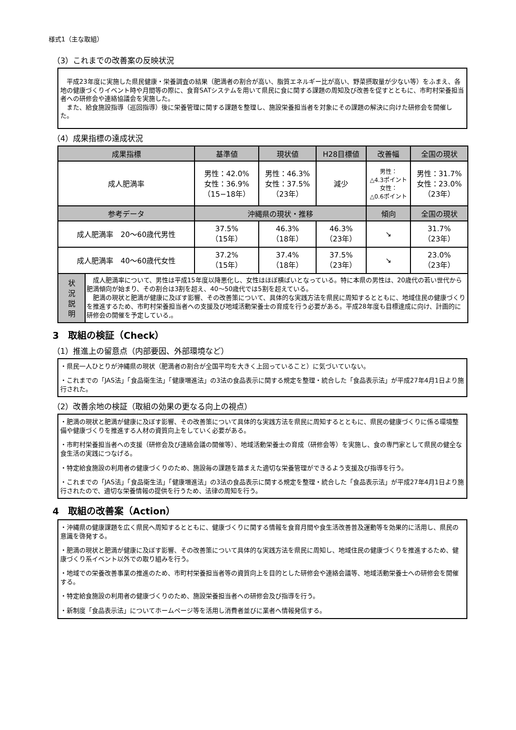様式1（主な取組）
（3）これまでの改善案の反映状況
　平成23年度に実施した県民健康・栄養調査の結果（肥満者の割合が高い、脂質エネルギー比が高い、野菜摂取量が少ない等）をふまえ、各地の健康づくりイベント時や月間等の際に、食育SATシステムを用いて県民に食に関する課題の周知及び改善を促すとともに、市町村栄養担当者への研修会や連絡協議会を実施した。
　また、給食施設指導（巡回指導）後に栄養管理に関する課題を整理し、施設栄養担当者を対象にその課題の解決に向けた研修会を開催した。
（4）成果指標の達成状況
| 成果指標 | | 基準値 | 現状値 | H28目標値 | 改善幅 | 全国の現状 |
| --- | --- | --- | --- | --- | --- | --- |
| 成人肥満率 | | 男性：42.0% 女性：36.9% （15−18年） | 男性：46.3% 女性：37.5% （23年） | 減少 | 男性： △4.3ポイント 女性： △0.6ポイント | 男性：31.7% 女性：23.0% （23年） |
| 参考データ | | 沖縄県の現状・推移 | | | 傾向 | 全国の現状 |
| 成人肥満率 20〜60歳代男性 | | 37.5% （15年） | 46.3% （18年） | 46.3% （23年） | ↘ | 31.7% （23年） |
| 成人肥満率 40〜60歳代女性 | | 37.2% （15年） | 37.4% （18年） | 37.5% （23年） | ↘ | 23.0% （23年） |
| 状 況 説 明 | 成人肥満率について、男性は平成15年度以降悪化し、女性はほぼ横ばいとなっている。特に本県の男性は、20歳代の若い世代から肥満傾向が始まり、その割合は3割を超え、40〜50歳代では5割を超えている。 肥満の現状と肥満が健康に及ぼす影響、その改善策について、具体的な実践方法を県民に周知するとともに、地域住民の健康づくりを推進するため、市町村栄養担当者への支援及び地域活動栄養士の育成を行う必要がある。平成28年度も目標達成に向け、計画的に研修会の開催を予定している,。 | | | | | |
3　取組の検証（Check）
（1）推進上の留意点（内部要因、外部環境など）
・県民一人ひとりが沖縄県の現状（肥満者の割合が全国平均を大きく上回っていること）に気づいていない。
・これまでの「JAS法」「食品衛生法」「健康増進法」の3法の食品表示に関する規定を整理・統合した「食品表示法」が平成27年4月1日より施行された。
（2）改善余地の検証（取組の効果の更なる向上の視点）
・肥満の現状と肥満が健康に及ぼす影響、その改善策について具体的な実践方法を県民に周知するとともに、県民の健康づくりに係る環境整備や健康づくりを推進する人材の資質向上をしていく必要がある。
・市町村栄養担当者への支援（研修会及び連絡会議の開催等）、地域活動栄養士の育成（研修会等）を実施し、食の専門家として県民の健全な食生活の実践につなげる。
・特定給食施設の利用者の健康づくりのため、施設毎の課題を踏まえた適切な栄養管理ができるよう支援及び指導を行う。
・これまでの「JAS法」「食品衛生法」「健康増進法」の3法の食品表示に関する規定を整理・統合した「食品表示法」が平成27年4月1日より施行されたので、適切な栄養情報の提供を行うため、法律の周知を行う。
4　取組の改善案（Action）
・沖縄県の健康課題を広く県民へ周知するとともに、健康づくりに関する情報を食育月間や食生活改善普及運動等を効果的に活用し、県民の意識を啓発する。
・肥満の現状と肥満が健康に及ぼす影響、その改善策について具体的な実践方法を県民に周知し、地域住民の健康づくりを推進するため、健康づくり系イベント以外での取り組みを行う。
・地域での栄養改善事業の推進のため、市町村栄養担当者等の資質向上を目的とした研修会や連絡会議等、地域活動栄養士への研修会を開催する。
・特定給食施設の利用者の健康づくりのため、施設栄養担当者への研修会及び指導を行う。
・新制度「食品表示法」についてホームページ等を活用し消費者並びに業者へ情報発信する。